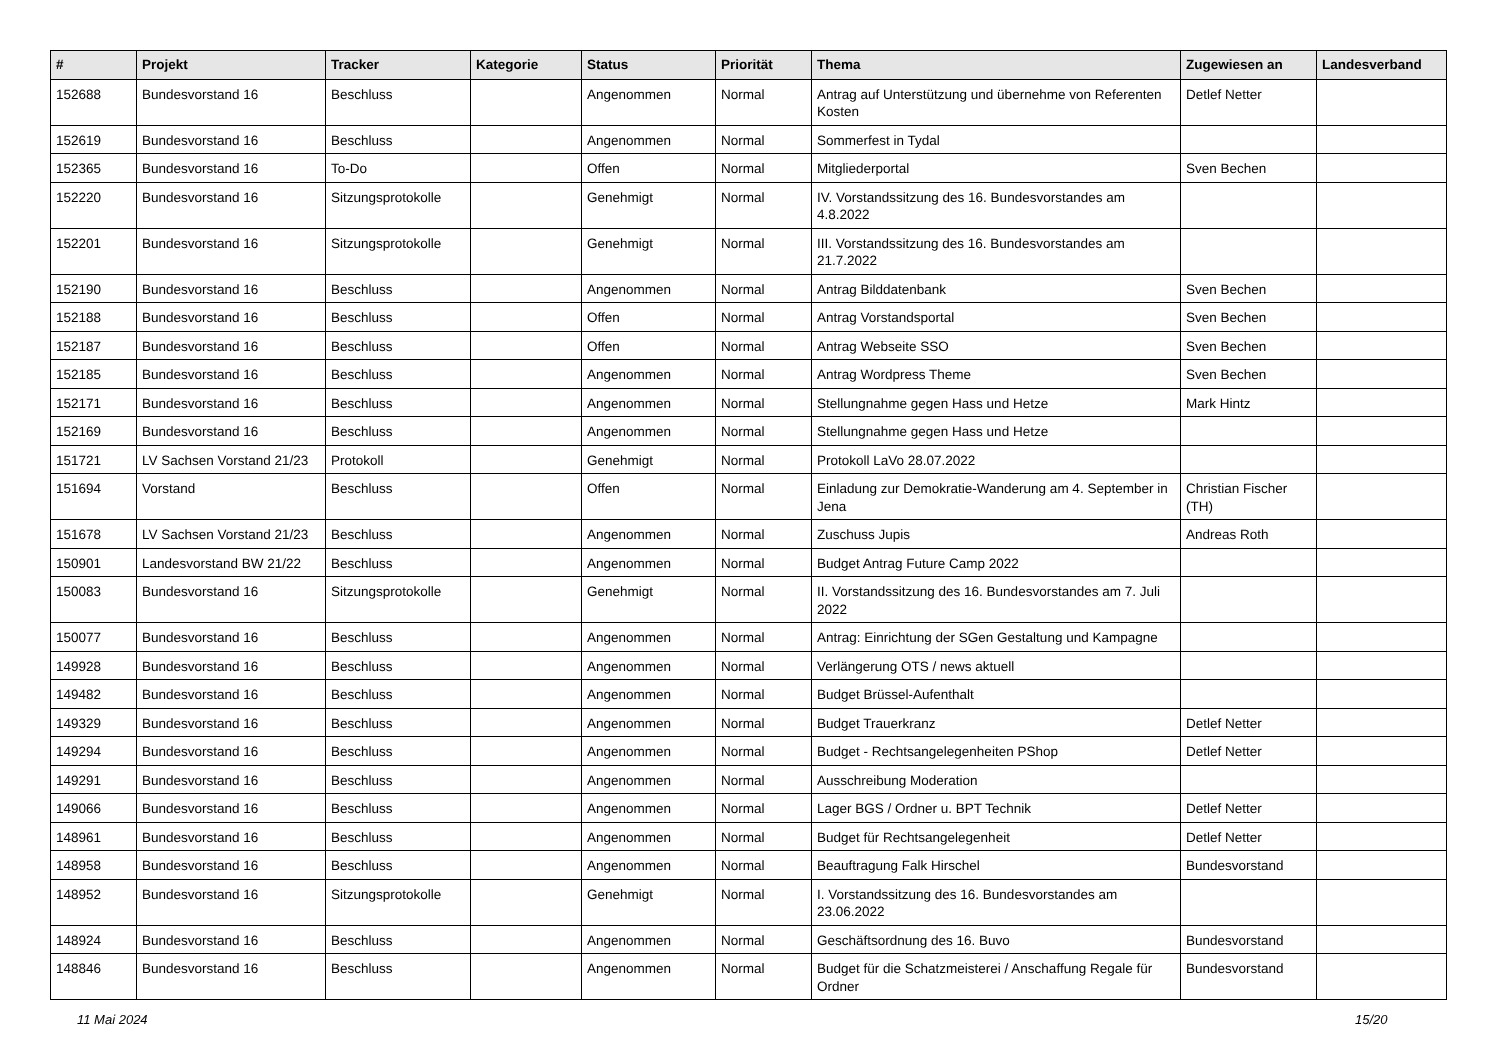| # | Projekt | Tracker | Kategorie | Status | Priorität | Thema | Zugewiesen an | Landesverband |
| --- | --- | --- | --- | --- | --- | --- | --- | --- |
| 152688 | Bundesvorstand 16 | Beschluss | | Angenommen | Normal | Antrag auf Unterstützung und übernehme von Referenten Kosten | Detlef Netter | |
| 152619 | Bundesvorstand 16 | Beschluss | | Angenommen | Normal | Sommerfest in Tydal | | |
| 152365 | Bundesvorstand 16 | To-Do | | Offen | Normal | Mitgliederportal | Sven Bechen | |
| 152220 | Bundesvorstand 16 | Sitzungsprotokolle | | Genehmigt | Normal | IV. Vorstandssitzung des 16. Bundesvorstandes am 4.8.2022 | | |
| 152201 | Bundesvorstand 16 | Sitzungsprotokolle | | Genehmigt | Normal | III. Vorstandssitzung des 16. Bundesvorstandes am 21.7.2022 | | |
| 152190 | Bundesvorstand 16 | Beschluss | | Angenommen | Normal | Antrag Bilddatenbank | Sven Bechen | |
| 152188 | Bundesvorstand 16 | Beschluss | | Offen | Normal | Antrag Vorstandsportal | Sven Bechen | |
| 152187 | Bundesvorstand 16 | Beschluss | | Offen | Normal | Antrag Webseite SSO | Sven Bechen | |
| 152185 | Bundesvorstand 16 | Beschluss | | Angenommen | Normal | Antrag Wordpress Theme | Sven Bechen | |
| 152171 | Bundesvorstand 16 | Beschluss | | Angenommen | Normal | Stellungnahme gegen Hass und Hetze | Mark Hintz | |
| 152169 | Bundesvorstand 16 | Beschluss | | Angenommen | Normal | Stellungnahme gegen Hass und Hetze | | |
| 151721 | LV Sachsen Vorstand 21/23 | Protokoll | | Genehmigt | Normal | Protokoll LaVo 28.07.2022 | | |
| 151694 | Vorstand | Beschluss | | Offen | Normal | Einladung zur Demokratie-Wanderung am 4. September in Jena | Christian Fischer (TH) | |
| 151678 | LV Sachsen Vorstand 21/23 | Beschluss | | Angenommen | Normal | Zuschuss Jupis | Andreas Roth | |
| 150901 | Landesvorstand BW 21/22 | Beschluss | | Angenommen | Normal | Budget Antrag Future Camp 2022 | | |
| 150083 | Bundesvorstand 16 | Sitzungsprotokolle | | Genehmigt | Normal | II. Vorstandssitzung des 16. Bundesvorstandes am 7. Juli 2022 | | |
| 150077 | Bundesvorstand 16 | Beschluss | | Angenommen | Normal | Antrag: Einrichtung der SGen Gestaltung und Kampagne | | |
| 149928 | Bundesvorstand 16 | Beschluss | | Angenommen | Normal | Verlängerung OTS / news aktuell | | |
| 149482 | Bundesvorstand 16 | Beschluss | | Angenommen | Normal | Budget Brüssel-Aufenthalt | | |
| 149329 | Bundesvorstand 16 | Beschluss | | Angenommen | Normal | Budget Trauerkranz | Detlef Netter | |
| 149294 | Bundesvorstand 16 | Beschluss | | Angenommen | Normal | Budget - Rechtsangelegenheiten PShop | Detlef Netter | |
| 149291 | Bundesvorstand 16 | Beschluss | | Angenommen | Normal | Ausschreibung Moderation | | |
| 149066 | Bundesvorstand 16 | Beschluss | | Angenommen | Normal | Lager BGS / Ordner u. BPT Technik | Detlef Netter | |
| 148961 | Bundesvorstand 16 | Beschluss | | Angenommen | Normal | Budget für Rechtsangelegenheit | Detlef Netter | |
| 148958 | Bundesvorstand 16 | Beschluss | | Angenommen | Normal | Beauftragung Falk Hirschel | Bundesvorstand | |
| 148952 | Bundesvorstand 16 | Sitzungsprotokolle | | Genehmigt | Normal | I. Vorstandssitzung des 16. Bundesvorstandes am 23.06.2022 | | |
| 148924 | Bundesvorstand 16 | Beschluss | | Angenommen | Normal | Geschäftsordnung des 16. Buvo | Bundesvorstand | |
| 148846 | Bundesvorstand 16 | Beschluss | | Angenommen | Normal | Budget für die Schatzmeisterei / Anschaffung Regale für Ordner | Bundesvorstand | |
11 Mai 2024 15/20